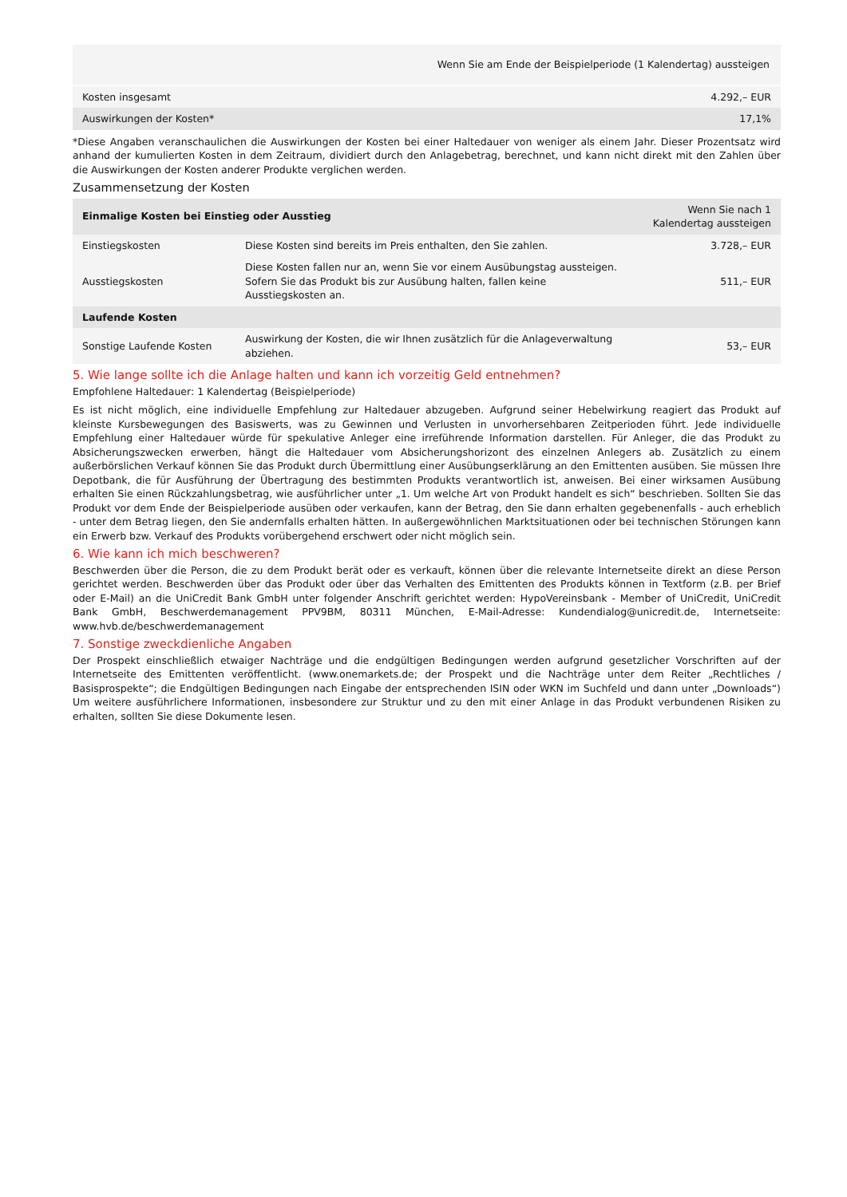| Wenn Sie am Ende der Beispielperiode (1 Kalendertag) aussteigen | |
| --- | --- |
| Kosten insgesamt | 4.292,– EUR |
| Auswirkungen der Kosten* | 17,1% |
*Diese Angaben veranschaulichen die Auswirkungen der Kosten bei einer Haltedauer von weniger als einem Jahr. Dieser Prozentsatz wird anhand der kumulierten Kosten in dem Zeitraum, dividiert durch den Anlagebetrag, berechnet, und kann nicht direkt mit den Zahlen über die Auswirkungen der Kosten anderer Produkte verglichen werden.
Zusammensetzung der Kosten
| Einmalige Kosten bei Einstieg oder Ausstieg | | Wenn Sie nach 1 Kalendertag aussteigen |
| --- | --- | --- |
| Einstiegskosten | Diese Kosten sind bereits im Preis enthalten, den Sie zahlen. | 3.728,– EUR |
| Ausstiegskosten | Diese Kosten fallen nur an, wenn Sie vor einem Ausübungstag aussteigen. Sofern Sie das Produkt bis zur Ausübung halten, fallen keine Ausstiegskosten an. | 511,– EUR |
| Laufende Kosten | | |
| Sonstige Laufende Kosten | Auswirkung der Kosten, die wir Ihnen zusätzlich für die Anlageverwaltung abziehen. | 53,– EUR |
5. Wie lange sollte ich die Anlage halten und kann ich vorzeitig Geld entnehmen?
Empfohlene Haltedauer: 1 Kalendertag (Beispielperiode)
Es ist nicht möglich, eine individuelle Empfehlung zur Haltedauer abzugeben. Aufgrund seiner Hebelwirkung reagiert das Produkt auf kleinste Kursbewegungen des Basiswerts, was zu Gewinnen und Verlusten in unvorhersehbaren Zeitperioden führt. Jede individuelle Empfehlung einer Haltedauer würde für spekulative Anleger eine irreführende Information darstellen. Für Anleger, die das Produkt zu Absicherungszwecken erwerben, hängt die Haltedauer vom Absicherungshorizont des einzelnen Anlegers ab. Zusätzlich zu einem außerbörslichen Verkauf können Sie das Produkt durch Übermittlung einer Ausübungserklärung an den Emittenten ausüben. Sie müssen Ihre Depotbank, die für Ausführung der Übertragung des bestimmten Produkts verantwortlich ist, anweisen. Bei einer wirksamen Ausübung erhalten Sie einen Rückzahlungsbetrag, wie ausführlicher unter „1. Um welche Art von Produkt handelt es sich“ beschrieben. Sollten Sie das Produkt vor dem Ende der Beispielperiode ausüben oder verkaufen, kann der Betrag, den Sie dann erhalten gegebenenfalls - auch erheblich - unter dem Betrag liegen, den Sie andernfalls erhalten hätten. In außergewöhnlichen Marktsituationen oder bei technischen Störungen kann ein Erwerb bzw. Verkauf des Produkts vorübergehend erschwert oder nicht möglich sein.
6. Wie kann ich mich beschweren?
Beschwerden über die Person, die zu dem Produkt berät oder es verkauft, können über die relevante Internetseite direkt an diese Person gerichtet werden. Beschwerden über das Produkt oder über das Verhalten des Emittenten des Produkts können in Textform (z.B. per Brief oder E-Mail) an die UniCredit Bank GmbH unter folgender Anschrift gerichtet werden: HypoVereinsbank - Member of UniCredit, UniCredit Bank GmbH, Beschwerdemanagement PPV9BM, 80311 München, E-Mail-Adresse: Kundendialog@unicredit.de, Internetseite: www.hvb.de/beschwerdemanagement
7. Sonstige zweckdienliche Angaben
Der Prospekt einschließlich etwaiger Nachträge und die endgültigen Bedingungen werden aufgrund gesetzlicher Vorschriften auf der Internetseite des Emittenten veröffentlicht. (www.onemarkets.de; der Prospekt und die Nachträge unter dem Reiter „Rechtliches / Basisprospekte“; die Endgültigen Bedingungen nach Eingabe der entsprechenden ISIN oder WKN im Suchfeld und dann unter „Downloads“) Um weitere ausführlichere Informationen, insbesondere zur Struktur und zu den mit einer Anlage in das Produkt verbundenen Risiken zu erhalten, sollten Sie diese Dokumente lesen.